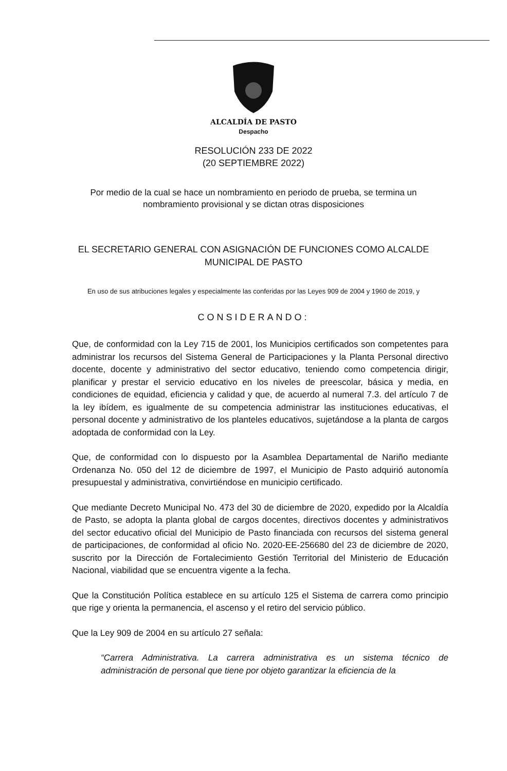ALCALDÍA DE PASTO
Despacho
RESOLUCIÓN 233 DE 2022
(20 SEPTIEMBRE 2022)
Por medio de la cual se hace un nombramiento en periodo de prueba, se termina un nombramiento provisional y se dictan otras disposiciones
EL SECRETARIO GENERAL CON ASIGNACIÓN DE FUNCIONES COMO ALCALDE MUNICIPAL DE PASTO
En uso de sus atribuciones legales y especialmente las conferidas por las Leyes 909 de 2004 y 1960 de 2019, y
CONSIDERANDO:
Que, de conformidad con la Ley 715 de 2001, los Municipios certificados son competentes para administrar los recursos del Sistema General de Participaciones y la Planta Personal directivo docente, docente y administrativo del sector educativo, teniendo como competencia dirigir, planificar y prestar el servicio educativo en los niveles de preescolar, básica y media, en condiciones de equidad, eficiencia y calidad y que, de acuerdo al numeral 7.3. del artículo 7 de la ley ibídem, es igualmente de su competencia administrar las instituciones educativas, el personal docente y administrativo de los planteles educativos, sujetándose a la planta de cargos adoptada de conformidad con la Ley.
Que, de conformidad con lo dispuesto por la Asamblea Departamental de Nariño mediante Ordenanza No. 050 del 12 de diciembre de 1997, el Municipio de Pasto adquirió autonomía presupuestal y administrativa, convirtiéndose en municipio certificado.
Que mediante Decreto Municipal No. 473 del 30 de diciembre de 2020, expedido por la Alcaldía de Pasto, se adopta la planta global de cargos docentes, directivos docentes y administrativos del sector educativo oficial del Municipio de Pasto financiada con recursos del sistema general de participaciones, de conformidad al oficio No. 2020-EE-256680 del 23 de diciembre de 2020, suscrito por la Dirección de Fortalecimiento Gestión Territorial del Ministerio de Educación Nacional, viabilidad que se encuentra vigente a la fecha.
Que la Constitución Política establece en su artículo 125 el Sistema de carrera como principio que rige y orienta la permanencia, el ascenso y el retiro del servicio público.
Que la Ley 909 de 2004 en su artículo 27 señala:
“Carrera Administrativa. La carrera administrativa es un sistema técnico de administración de personal que tiene por objeto garantizar la eficiencia de la